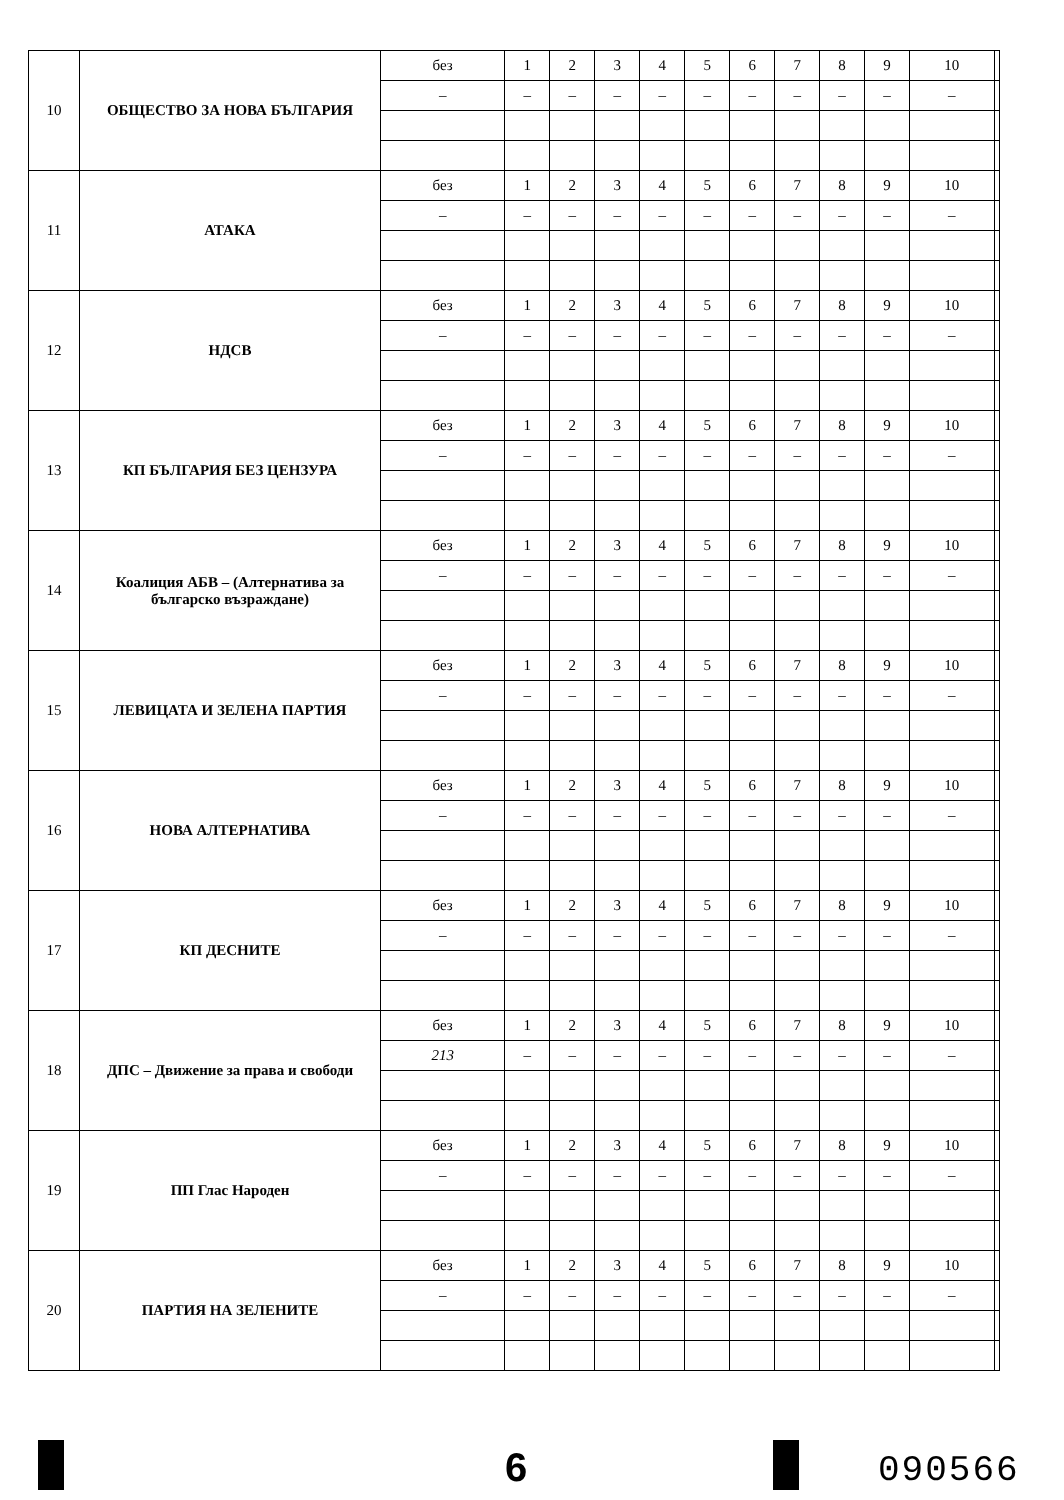| 10 | ОБЩЕСТВО ЗА НОВА БЪЛГАРИЯ | без | 1 | 2 | 3 | 4 | 5 | 6 | 7 | 8 | 9 | 10 | |
| | | – | – | – | – | – | – | – | – | – | – | – | |
| 11 | АТАКА | без | 1 | 2 | 3 | 4 | 5 | 6 | 7 | 8 | 9 | 10 | |
| | | – | – | – | – | – | – | – | – | – | – | – | |
| 12 | НДСВ | без | 1 | 2 | 3 | 4 | 5 | 6 | 7 | 8 | 9 | 10 | |
| | | – | – | – | – | – | – | – | – | – | – | – | |
| 13 | КП БЪЛГАРИЯ БЕЗ ЦЕНЗУРА | без | 1 | 2 | 3 | 4 | 5 | 6 | 7 | 8 | 9 | 10 | |
| | | – | – | – | – | – | – | – | – | – | – | – | |
| 14 | Коалиция АБВ – (Алтернатива за българско възраждане) | без | 1 | 2 | 3 | 4 | 5 | 6 | 7 | 8 | 9 | 10 | |
| | | – | – | – | – | – | – | – | – | – | – | – | |
| 15 | ЛЕВИЦАТА И ЗЕЛЕНА ПАРТИЯ | без | 1 | 2 | 3 | 4 | 5 | 6 | 7 | 8 | 9 | 10 | |
| | | – | – | – | – | – | – | – | – | – | – | – | |
| 16 | НОВА АЛТЕРНАТИВА | без | 1 | 2 | 3 | 4 | 5 | 6 | 7 | 8 | 9 | 10 | |
| | | – | – | – | – | – | – | – | – | – | – | – | |
| 17 | КП ДЕСНИТЕ | без | 1 | 2 | 3 | 4 | 5 | 6 | 7 | 8 | 9 | 10 | |
| | | – | – | – | – | – | – | – | – | – | – | – | |
| 18 | ДПС – Движение за права и свободи | без | 1 | 2 | 3 | 4 | 5 | 6 | 7 | 8 | 9 | 10 | |
| | | 213 | – | – | – | – | – | – | – | – | – | – | |
| 19 | ПП Глас Народен | без | 1 | 2 | 3 | 4 | 5 | 6 | 7 | 8 | 9 | 10 | |
| | | – | – | – | – | – | – | – | – | – | – | – | |
| 20 | ПАРТИЯ НА ЗЕЛЕНИТЕ | без | 1 | 2 | 3 | 4 | 5 | 6 | 7 | 8 | 9 | 10 | |
| | | – | – | – | – | – | – | – | – | – | – | – | |
6 090566